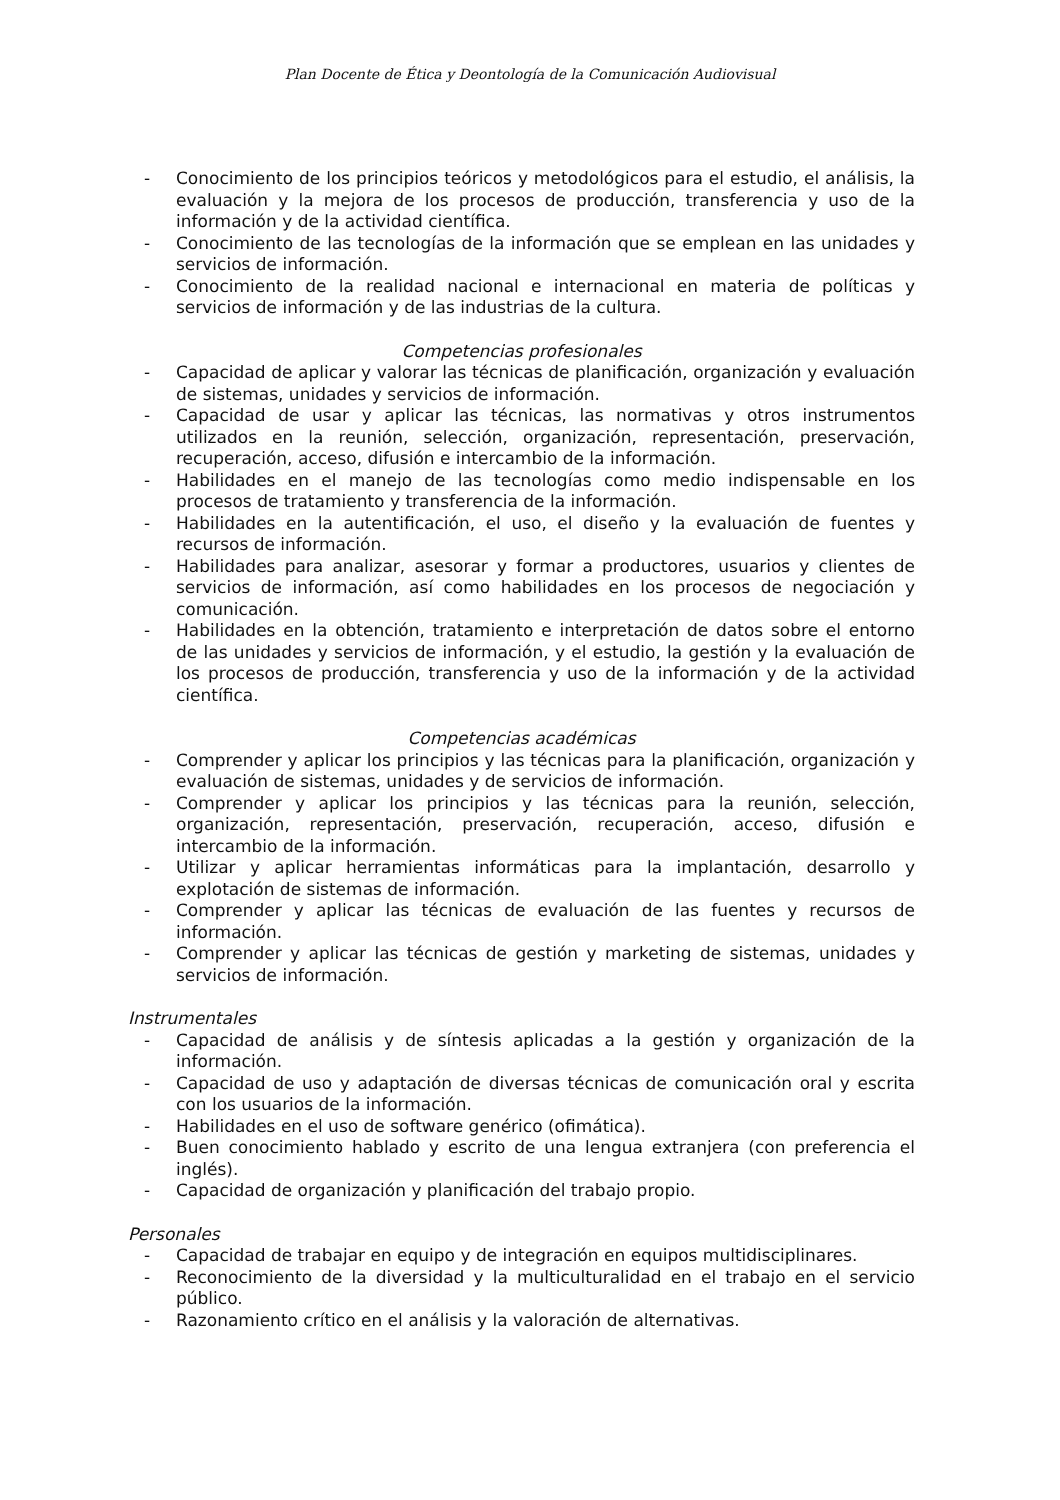Plan Docente de Ética y Deontología de la Comunicación Audiovisual
- Conocimiento de los principios teóricos y metodológicos para el estudio, el análisis, la evaluación y la mejora de los procesos de producción, transferencia y uso de la información y de la actividad científica.
- Conocimiento de las tecnologías de la información que se emplean en las unidades y servicios de información.
- Conocimiento de la realidad nacional e internacional en materia de políticas y servicios de información y de las industrias de la cultura.
Competencias profesionales
- Capacidad de aplicar y valorar las técnicas de planificación, organización y evaluación de sistemas, unidades y servicios de información.
- Capacidad de usar y aplicar las técnicas, las normativas y otros instrumentos utilizados en la reunión, selección, organización, representación, preservación, recuperación, acceso, difusión e intercambio de la información.
- Habilidades en el manejo de las tecnologías como medio indispensable en los procesos de tratamiento y transferencia de la información.
- Habilidades en la autentificación, el uso, el diseño y la evaluación de fuentes y recursos de información.
- Habilidades para analizar, asesorar y formar a productores, usuarios y clientes de servicios de información, así como habilidades en los procesos de negociación y comunicación.
- Habilidades en la obtención, tratamiento e interpretación de datos sobre el entorno de las unidades y servicios de información, y el estudio, la gestión y la evaluación de los procesos de producción, transferencia y uso de la información y de la actividad científica.
Competencias académicas
- Comprender y aplicar los principios y las técnicas para la planificación, organización y evaluación de sistemas, unidades y de servicios de información.
- Comprender y aplicar los principios y las técnicas para la reunión, selección, organización, representación, preservación, recuperación, acceso, difusión e intercambio de la información.
- Utilizar y aplicar herramientas informáticas para la implantación, desarrollo y explotación de sistemas de información.
- Comprender y aplicar las técnicas de evaluación de las fuentes y recursos de información.
- Comprender y aplicar las técnicas de gestión y marketing de sistemas, unidades y servicios de información.
Instrumentales
- Capacidad de análisis y de síntesis aplicadas a la gestión y organización de la información.
- Capacidad de uso y adaptación de diversas técnicas de comunicación oral y escrita con los usuarios de la información.
- Habilidades en el uso de software genérico (ofimática).
- Buen conocimiento hablado y escrito de una lengua extranjera (con preferencia el inglés).
- Capacidad de organización y planificación del trabajo propio.
Personales
- Capacidad de trabajar en equipo y de integración en equipos multidisciplinares.
- Reconocimiento de la diversidad y la multiculturalidad en el trabajo en el servicio público.
- Razonamiento crítico en el análisis y la valoración de alternativas.